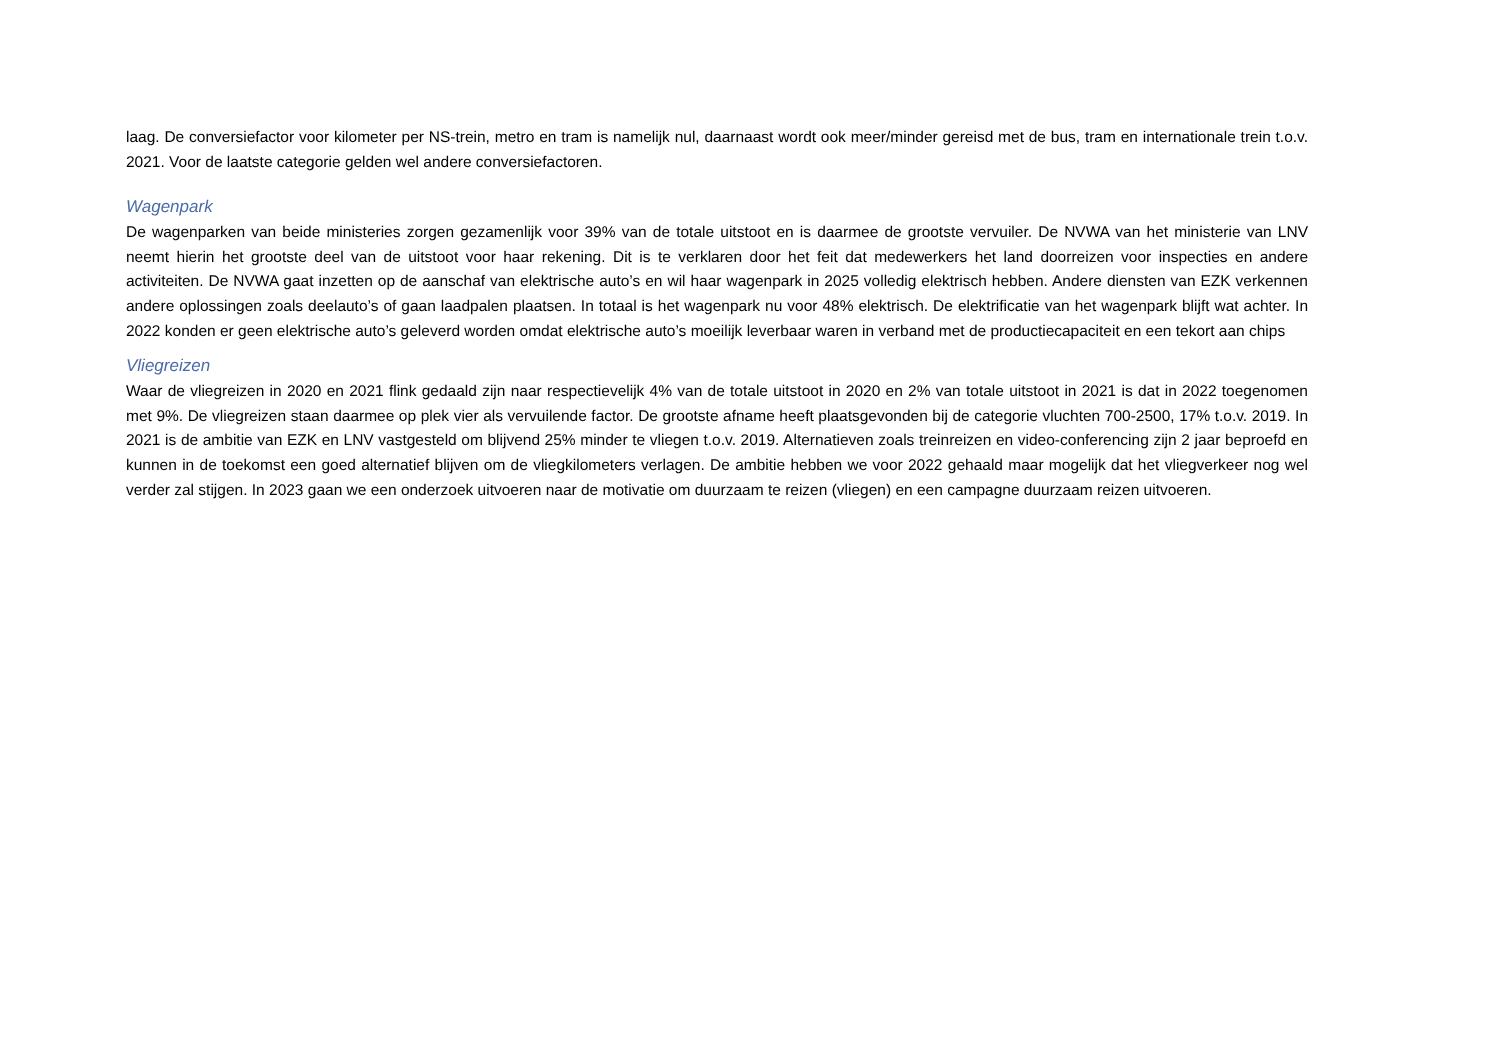laag. De conversiefactor voor kilometer per NS-trein, metro en tram is namelijk nul, daarnaast wordt ook meer/minder gereisd met de bus, tram en internationale trein t.o.v. 2021. Voor de laatste categorie gelden wel andere conversiefactoren.
Wagenpark
De wagenparken van beide ministeries zorgen gezamenlijk voor 39% van de totale uitstoot en is daarmee de grootste vervuiler. De NVWA van het ministerie van LNV neemt hierin het grootste deel van de uitstoot voor haar rekening. Dit is te verklaren door het feit dat medewerkers het land doorreizen voor inspecties en andere activiteiten. De NVWA gaat inzetten op de aanschaf van elektrische auto’s en wil haar wagenpark in 2025 volledig elektrisch hebben. Andere diensten van EZK verkennen andere oplossingen zoals deelauto’s of gaan laadpalen plaatsen. In totaal is het wagenpark nu voor 48% elektrisch. De elektrificatie van het wagenpark blijft wat achter. In 2022 konden er geen elektrische auto’s geleverd worden omdat elektrische auto’s moeilijk leverbaar waren in verband met de productiecapaciteit en een tekort aan chips
Vliegreizen
Waar de vliegreizen in 2020 en 2021 flink gedaald zijn naar respectievelijk 4% van de totale uitstoot in 2020 en 2% van totale uitstoot in 2021 is dat in 2022 toegenomen met 9%. De vliegreizen staan daarmee op plek vier als vervuilende factor. De grootste afname heeft plaatsgevonden bij de categorie vluchten 700-2500, 17% t.o.v. 2019. In 2021 is de ambitie van EZK en LNV vastgesteld om blijvend 25% minder te vliegen t.o.v. 2019. Alternatieven zoals treinreizen en video-conferencing zijn 2 jaar beproefd en kunnen in de toekomst een goed alternatief blijven om de vliegkilometers verlagen. De ambitie hebben we voor 2022 gehaald maar mogelijk dat het vliegverkeer nog wel verder zal stijgen. In 2023 gaan we een onderzoek uitvoeren naar de motivatie om duurzaam te reizen (vliegen) en een campagne duurzaam reizen uitvoeren.